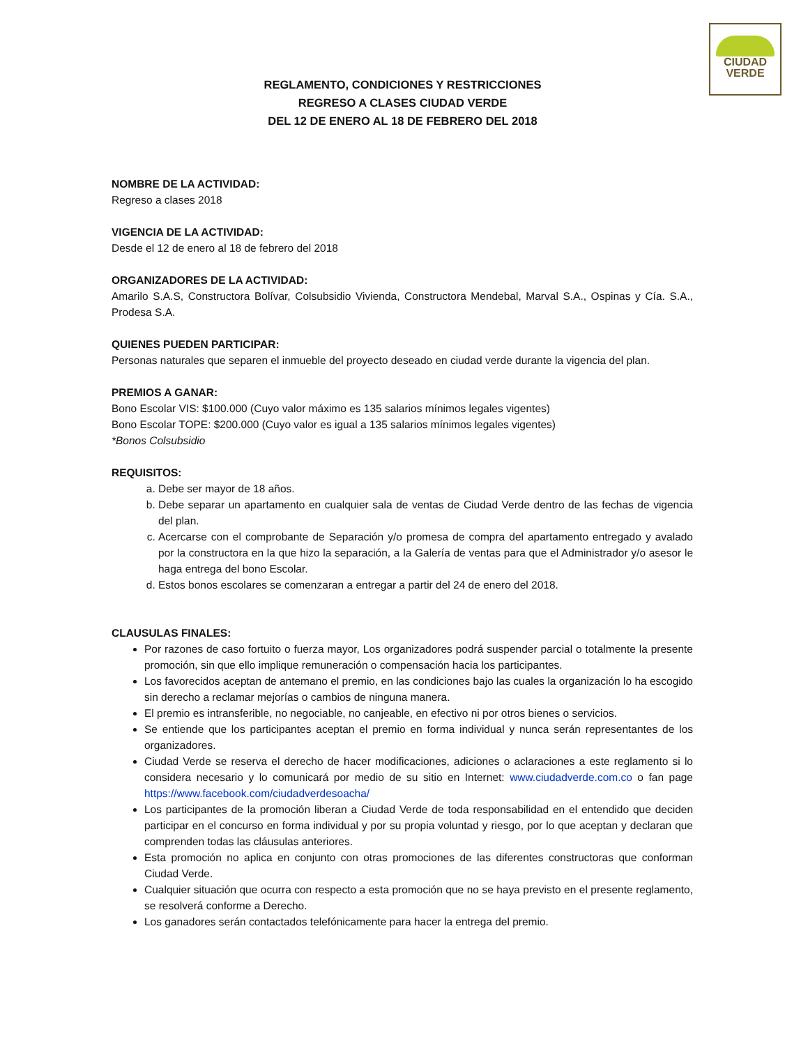CIUDAD
VERDE
REGLAMENTO, CONDICIONES Y RESTRICCIONES
REGRESO A CLASES CIUDAD VERDE
DEL 12 DE ENERO AL 18 DE FEBRERO DEL 2018
NOMBRE DE LA ACTIVIDAD:
Regreso a clases 2018
VIGENCIA DE LA ACTIVIDAD:
Desde el 12 de enero al 18 de febrero del 2018
ORGANIZADORES DE LA ACTIVIDAD:
Amarilo S.A.S, Constructora Bolívar, Colsubsidio Vivienda, Constructora Mendebal, Marval S.A., Ospinas y Cía. S.A., Prodesa S.A.
QUIENES PUEDEN PARTICIPAR:
Personas naturales que separen el inmueble del proyecto deseado en ciudad verde durante la vigencia del plan.
PREMIOS A GANAR:
Bono Escolar VIS: $100.000 (Cuyo valor máximo es 135 salarios mínimos legales vigentes)
Bono Escolar TOPE: $200.000 (Cuyo valor es igual a 135 salarios mínimos legales vigentes)
*Bonos Colsubsidio
REQUISITOS:
a. Debe ser mayor de 18 años.
b. Debe separar un apartamento en cualquier sala de ventas de Ciudad Verde dentro de las fechas de vigencia del plan.
c. Acercarse con el comprobante de Separación y/o promesa de compra del apartamento entregado y avalado por la constructora en la que hizo la separación, a la Galería de ventas para que el Administrador y/o asesor le haga entrega del bono Escolar.
d. Estos bonos escolares se comenzaran a entregar a partir del 24 de enero del 2018.
CLAUSULAS FINALES:
Por razones de caso fortuito o fuerza mayor, Los organizadores podrá suspender parcial o totalmente la presente promoción, sin que ello implique remuneración o compensación hacia los participantes.
Los favorecidos aceptan de antemano el premio, en las condiciones bajo las cuales la organización lo ha escogido sin derecho a reclamar mejorías o cambios de ninguna manera.
El premio es intransferible, no negociable, no canjeable, en efectivo ni por otros bienes o servicios.
Se entiende que los participantes aceptan el premio en forma individual y nunca serán representantes de los organizadores.
Ciudad Verde se reserva el derecho de hacer modificaciones, adiciones o aclaraciones a este reglamento si lo considera necesario y lo comunicará por medio de su sitio en Internet: www.ciudadverde.com.co o fan page https://www.facebook.com/ciudadverdesoacha/
Los participantes de la promoción liberan a Ciudad Verde de toda responsabilidad en el entendido que deciden participar en el concurso en forma individual y por su propia voluntad y riesgo, por lo que aceptan y declaran que comprenden todas las cláusulas anteriores.
Esta promoción no aplica en conjunto con otras promociones de las diferentes constructoras que conforman Ciudad Verde.
Cualquier situación que ocurra con respecto a esta promoción que no se haya previsto en el presente reglamento, se resolverá conforme a Derecho.
Los ganadores serán contactados telefónicamente para hacer la entrega del premio.